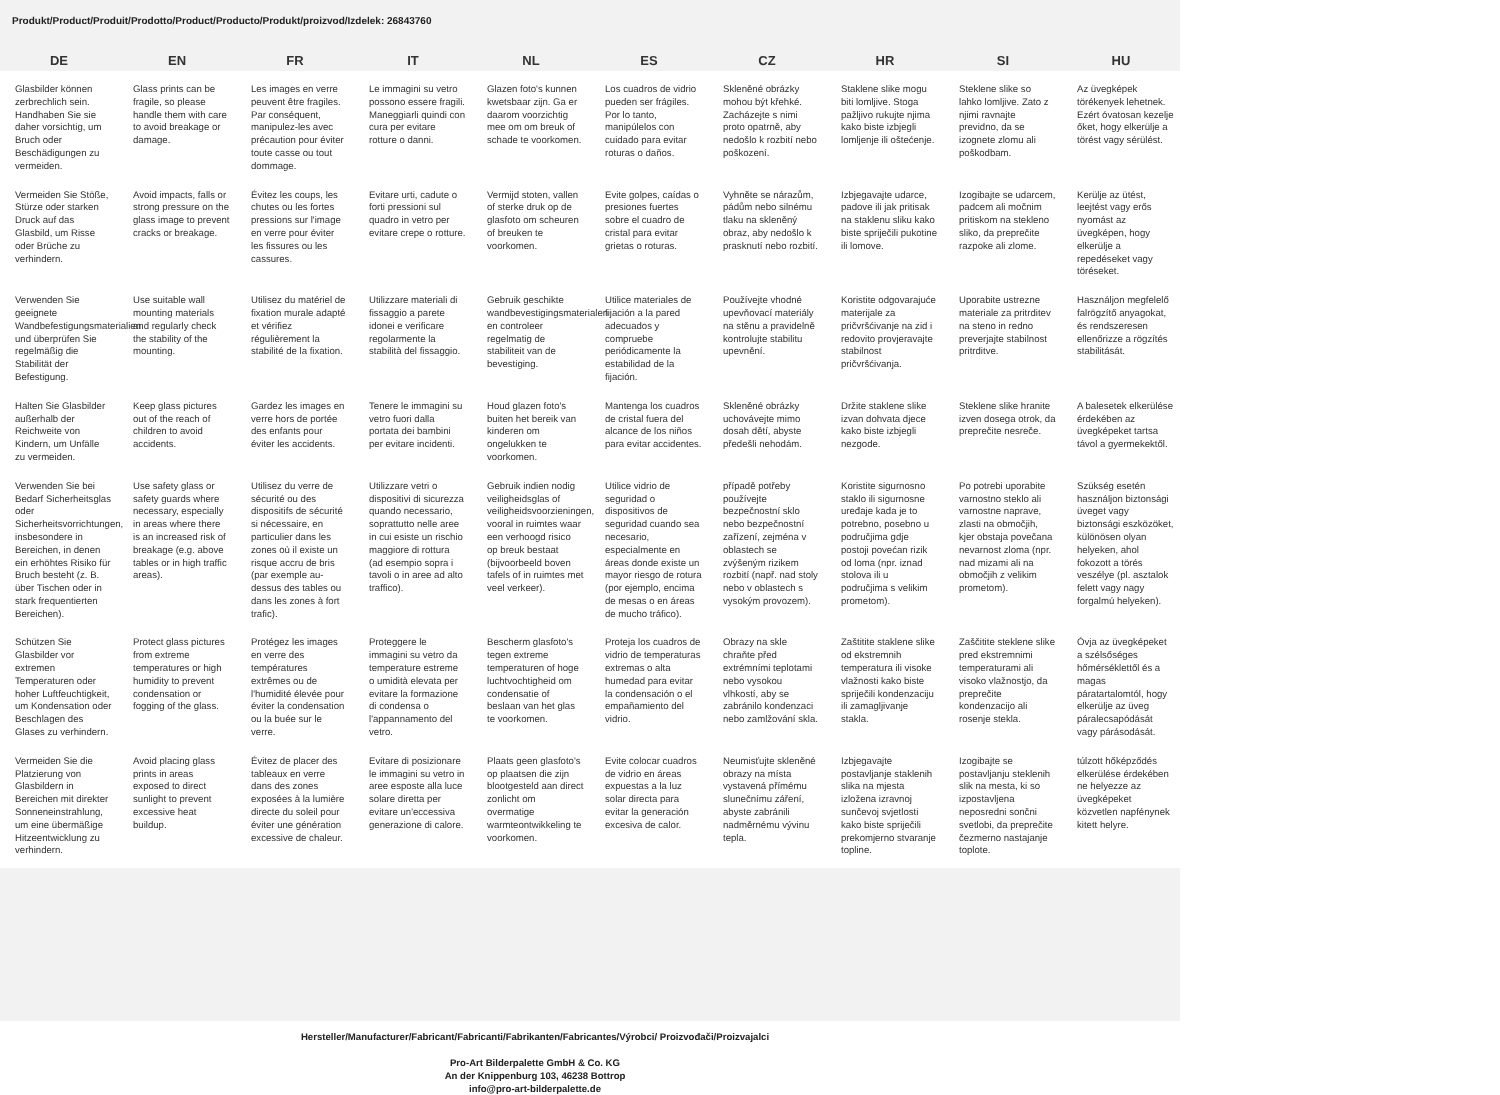Produkt/Product/Produit/Prodotto/Product/Producto/Produkt/proizvod/Izdelek: 26843760
| DE | EN | FR | IT | NL | ES | CZ | HR | SI | HU |
| --- | --- | --- | --- | --- | --- | --- | --- | --- | --- |
| Glasbilder können zerbrechlich sein. Handhaben Sie sie daher vorsichtig, um Bruch oder Beschädigungen zu vermeiden. | Glass prints can be fragile, so please handle them with care to avoid breakage or damage. | Les images en verre peuvent être fragiles. Par conséquent, manipulez-les avec précaution pour éviter toute casse ou tout dommage. | Le immagini su vetro possono essere fragili. Maneggiarli quindi con cura per evitare rotture o danni. | Glazen foto's kunnen kwetsbaar zijn. Ga er daarom voorzichtig mee om om breuk of schade te voorkomen. | Los cuadros de vidrio pueden ser frágiles. Por lo tanto, manipúlelos con cuidado para evitar roturas o daños. | Skleněné obrázky mohou být křehké. Zacházejte s nimi proto opatrně, aby nedošlo k rozbití nebo poškození. | Staklene slike mogu biti lomljive. Stoga pažljivo rukujte njima kako biste izbjegli lomljenje ili oštećenje. | Steklene slike so lahko lomljive. Zato z njimi ravnajte previdno, da se izognete zlomu ali poškodbam. | Az üvegképek törékenyek lehetnek. Ezért óvatosan kezelje őket, hogy elkerülje a törést vagy sérülést. |
| Vermeiden Sie Stöße, Stürze oder starken Druck auf das Glasbild, um Risse oder Brüche zu verhindern. | Avoid impacts, falls or strong pressure on the glass image to prevent cracks or breakage. | Évitez les coups, les chutes ou les fortes pressions sur l'image en verre pour éviter les fissures ou les cassures. | Evitare urti, cadute o forti pressioni sul quadro in vetro per evitare crepe o rotture. | Vermijd stoten, vallen of sterke druk op de glasfoto om scheuren of breuken te voorkomen. | Evite golpes, caídas o presiones fuertes sobre el cuadro de cristal para evitar grietas o roturas. | Vyhněte se nárazům, pádům nebo silnému tlaku na skleněný obraz, aby nedošlo k prasknutí nebo rozbití. | Izbjegavajte udarce, padove ili jak pritisak na staklenu sliku kako biste spriječili pukotine ili lomove. | Izogibajte se udarcem, padcem ali močnim pritiskom na stekleno sliko, da preprečite razpoke ali zlome. | Kerülje az ütést, leejtést vagy erős nyomást az üvegképen, hogy elkerülje a repedéseket vagy töréseket. |
| Verwenden Sie geeignete Wandbefestigungsmaterialien und überprüfen Sie regelmäßig die Stabilität der Befestigung. | Use suitable wall mounting materials and regularly check the stability of the mounting. | Utilisez du matériel de fixation murale adapté et vérifiez régulièrement la stabilité de la fixation. | Utilizzare materiali di fissaggio a parete idonei e verificare regolarmente la stabilità del fissaggio. | Gebruik geschikte wandbevestigingsmaterialen en controleer regelmatig de stabiliteit van de bevestiging. | Utilice materiales de fijación a la pared adecuados y compruebe periódicamente la estabilidad de la fijación. | Používejte vhodné upevňovací materiály na stěnu a pravidelně kontrolujte stabilitu upevnění. | Koristite odgovarajuće materijale za pričvršćivanje na zid i redovito provjeravajte stabilnost pričvršćivanja. | Uporabite ustrezne materiale za pritrditev na steno in redno preverjajte stabilnost pritrditve. | Használjon megfelelő falrögzítő anyagokat, és rendszeresen ellenőrizze a rögzítés stabilitását. |
| Halten Sie Glasbilder außerhalb der Reichweite von Kindern, um Unfälle zu vermeiden. | Keep glass pictures out of the reach of children to avoid accidents. | Gardez les images en verre hors de portée des enfants pour éviter les accidents. | Tenere le immagini su vetro fuori dalla portata dei bambini per evitare incidenti. | Houd glazen foto's buiten het bereik van kinderen om ongelukken te voorkomen. | Mantenga los cuadros de cristal fuera del alcance de los niños para evitar accidentes. | Skleněné obrázky uchovávejte mimo dosah dětí, abyste předešli nehodám. | Držite staklene slike izvan dohvata djece kako biste izbjegli nezgode. | Steklene slike hranite izven dosega otrok, da preprečite nesreče. | A balesetek elkerülése érdekében az üvegképeket tartsa távol a gyermekektől. |
| Verwenden Sie bei Bedarf Sicherheitsglas oder Sicherheitsvorrichtungen, insbesondere in Bereichen, in denen ein erhöhtes Risiko für Bruch besteht (z. B. über Tischen oder in stark frequentierten Bereichen). | Use safety glass or safety guards where necessary, especially in areas where there is an increased risk of breakage (e.g. above tables or in high traffic areas). | Utilisez du verre de sécurité ou des dispositifs de sécurité si nécessaire, en particulier dans les zones où il existe un risque accru de bris (par exemple au-dessus des tables ou dans les zones à fort trafic). | Utilizzare vetri o dispositivi di sicurezza quando necessario, soprattutto nelle aree in cui esiste un rischio maggiore di rottura (ad esempio sopra i tavoli o in aree ad alto traffico). | Gebruik indien nodig veiligheidsglas of veiligheidsvoorzieningen, vooral in ruimtes waar een verhoogd risico op breuk bestaat (bijvoorbeeld boven tafels of in ruimtes met veel verkeer). | Utilice vidrio de seguridad o dispositivos de seguridad cuando sea necesario, especialmente en áreas donde existe un mayor riesgo de rotura (por ejemplo, encima de mesas o en áreas de mucho tráfico). | případě potřeby používejte bezpečnostní sklo nebo bezpečnostní zařízení, zejména v oblastech se zvýšeným rizikem rozbití (např. nad stoly nebo v oblastech s vysokým provozem). | Koristite sigurnosno staklo ili sigurnosne uređaje kada je to potrebno, posebno u područjima gdje postoji povećan rizik od loma (npr. iznad stolova ili u područjima s velikim prometom). | Po potrebi uporabite varnostno steklo ali varnostne naprave, zlasti na območjih, kjer obstaja povečana nevarnost zloma (npr. nad mizami ali na območjih z velikim prometom). | Szükség esetén használjon biztonsági üveget vagy biztonsági eszközöket, különösen olyan helyeken, ahol fokozott a törés veszélye (pl. asztalok felett vagy nagy forgalmú helyeken). |
| Schützen Sie Glasbilder vor extremen Temperaturen oder hoher Luftfeuchtigkeit, um Kondensation oder Beschlagen des Glases zu verhindern. | Protect glass pictures from extreme temperatures or high humidity to prevent condensation or fogging of the glass. | Protégez les images en verre des températures extrêmes ou de l'humidité élevée pour éviter la condensation ou la buée sur le verre. | Proteggere le immagini su vetro da temperature estreme o umidità elevata per evitare la formazione di condensa o l'appannamento del vetro. | Bescherm glasfoto's tegen extreme temperaturen of hoge luchtvochtigheid om condensatie of beslaan van het glas te voorkomen. | Proteja los cuadros de vidrio de temperaturas extremas o alta humedad para evitar la condensación o el empañamiento del vidrio. | Obrazy na skle chraňte před extrémními teplotami nebo vysokou vlhkostí, aby se zabránilo kondenzaci nebo zamlžování skla. | Zaštitite staklene slike od ekstremnih temperatura ili visoke vlažnosti kako biste spriječili kondenzaciju ili zamagljivanje stakla. | Zaščitite steklene slike pred ekstremnimi temperaturami ali visoko vlažnostjo, da preprečite kondenzacijo ali rosenje stekla. | Óvja az üvegképeket a szélsőséges hőmérséklettől és a magas páratartalomtól, hogy elkerülje az üveg páralecsapódását vagy párásodását. |
| Vermeiden Sie die Platzierung von Glasbildern in Bereichen mit direkter Sonneneinstrahlung, um eine übermäßige Hitzeentwicklung zu verhindern. | Avoid placing glass prints in areas exposed to direct sunlight to prevent excessive heat buildup. | Évitez de placer des tableaux en verre dans des zones exposées à la lumière directe du soleil pour éviter une génération excessive de chaleur. | Evitare di posizionare le immagini su vetro in aree esposte alla luce solare diretta per evitare un'eccessiva generazione di calore. | Plaats geen glasfoto's op plaatsen die zijn blootgesteld aan direct zonlicht om overmatige warmteontwikkeling te voorkomen. | Evite colocar cuadros de vidrio en áreas expuestas a la luz solar directa para evitar la generación excesiva de calor. | Neumisťujte skleněné obrazy na místa vystavená přímému slunečnímu záření, abyste zabránili nadměrnému vývinu tepla. | Izbjegavajte postavljanje staklenih slika na mjesta izložena izravnoj sunčevoj svjetlosti kako biste spriječili prekomjerno stvaranje topline. | Izogibajte se postavljanju steklenih slik na mesta, ki so izpostavljena neposredni sončni svetlobi, da preprečite čezmerno nastajanje toplote. | túlzott hőképződés elkerülése érdekében ne helyezze az üvegképeket közvetlen napfénynek kitett helyre. |
Hersteller/Manufacturer/Fabricant/Fabricanti/Fabrikanten/Fabricantes/Výrobci/ Proizvođači/Proizvajalci
Pro-Art Bilderpalette GmbH & Co. KG
An der Knippenburg 103, 46238 Bottrop
info@pro-art-bilderpalette.de